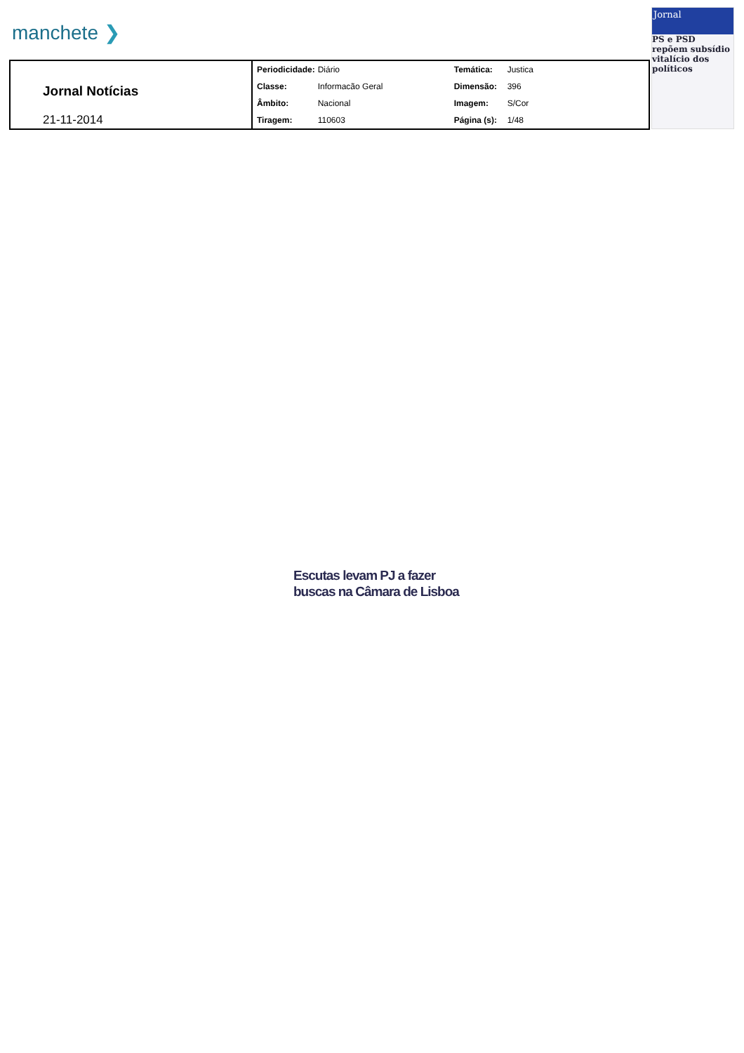manchete ❯
Jornal Notícias
21-11-2014
| Periodicidade: | Diário | Temática: | Justica |
| Classe: | Informacão Geral | Dimensão: | 396 |
| Âmbito: | Nacional | Imagem: | S/Cor |
| Tiragem: | 110603 | Página (s): | 1/48 |
Jornal
PS e PSD repõem subsídio vitalício dos políticos
Escutas levam PJ a fazer
buscas na Câmara de Lisboa